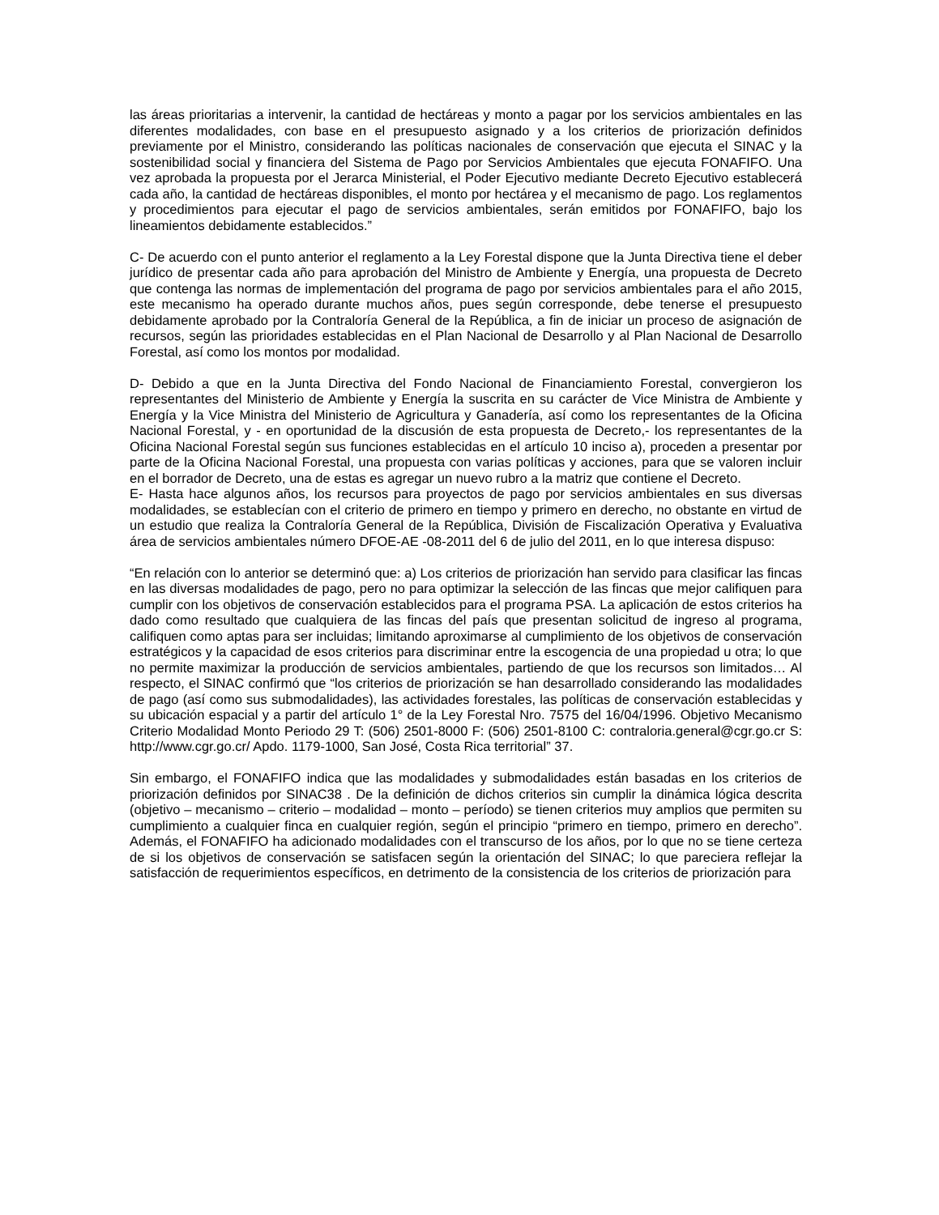las áreas prioritarias a intervenir, la cantidad de hectáreas y monto a pagar por los servicios ambientales en las diferentes modalidades, con base en el presupuesto asignado y a los criterios de priorización definidos previamente por el Ministro, considerando las políticas nacionales de conservación que ejecuta el SINAC y la sostenibilidad social y financiera del Sistema de Pago por Servicios Ambientales que ejecuta FONAFIFO. Una vez aprobada la propuesta por el Jerarca Ministerial, el Poder Ejecutivo mediante Decreto Ejecutivo establecerá cada año, la cantidad de hectáreas disponibles, el monto por hectárea y el mecanismo de pago. Los reglamentos y procedimientos para ejecutar el pago de servicios ambientales, serán emitidos por FONAFIFO, bajo los lineamientos debidamente establecidos.”
C- De acuerdo con el punto anterior el reglamento a la Ley Forestal dispone que la Junta Directiva tiene el deber jurídico de presentar cada año para aprobación del Ministro de Ambiente y Energía, una propuesta de Decreto que contenga las normas de implementación del programa de pago por servicios ambientales para el año 2015, este mecanismo ha operado durante muchos años, pues según corresponde, debe tenerse el presupuesto debidamente aprobado por la Contraloría General de la República, a fin de iniciar un proceso de asignación de recursos, según las prioridades establecidas en el Plan Nacional de Desarrollo y al Plan Nacional de Desarrollo Forestal, así como los montos por modalidad.
D- Debido a que en la Junta Directiva del Fondo Nacional de Financiamiento Forestal, convergieron los representantes del Ministerio de Ambiente y Energía la suscrita en su carácter de Vice Ministra de Ambiente y Energía y la Vice Ministra del Ministerio de Agricultura y Ganadería, así como los representantes de la Oficina Nacional Forestal, y - en oportunidad de la discusión de esta propuesta de Decreto,- los representantes de la Oficina Nacional Forestal según sus funciones establecidas en el artículo 10 inciso a), proceden a presentar por parte de la Oficina Nacional Forestal, una propuesta con varias políticas y acciones, para que se valoren incluir en el borrador de Decreto, una de estas es agregar un nuevo rubro a la matriz que contiene el Decreto.
E- Hasta hace algunos años, los recursos para proyectos de pago por servicios ambientales en sus diversas modalidades, se establecían con el criterio de primero en tiempo y primero en derecho, no obstante en virtud de un estudio que realiza la Contraloría General de la República, División de Fiscalización Operativa y Evaluativa área de servicios ambientales número DFOE-AE -08-2011 del 6 de julio del 2011, en lo que interesa dispuso:
“En relación con lo anterior se determinó que: a) Los criterios de priorización han servido para clasificar las fincas en las diversas modalidades de pago, pero no para optimizar la selección de las fincas que mejor califiquen para cumplir con los objetivos de conservación establecidos para el programa PSA. La aplicación de estos criterios ha dado como resultado que cualquiera de las fincas del país que presentan solicitud de ingreso al programa, califiquen como aptas para ser incluidas; limitando aproximarse al cumplimiento de los objetivos de conservación estratégicos y la capacidad de esos criterios para discriminar entre la escogencia de una propiedad u otra; lo que no permite maximizar la producción de servicios ambientales, partiendo de que los recursos son limitados… Al respecto, el SINAC confirmó que “los criterios de priorización se han desarrollado considerando las modalidades de pago (así como sus submodalidades), las actividades forestales, las políticas de conservación establecidas y su ubicación espacial y a partir del artículo 1° de la Ley Forestal Nro. 7575 del 16/04/1996. Objetivo Mecanismo Criterio Modalidad Monto Periodo 29 T: (506) 2501-8000 F: (506) 2501-8100 C: contraloria.general@cgr.go.cr S: http://www.cgr.go.cr/ Apdo. 1179-1000, San José, Costa Rica territorial” 37.
Sin embargo, el FONAFIFO indica que las modalidades y submodalidades están basadas en los criterios de priorización definidos por SINAC38 . De la definición de dichos criterios sin cumplir la dinámica lógica descrita (objetivo – mecanismo – criterio – modalidad – monto – período) se tienen criterios muy amplios que permiten su cumplimiento a cualquier finca en cualquier región, según el principio “primero en tiempo, primero en derecho”. Además, el FONAFIFO ha adicionado modalidades con el transcurso de los años, por lo que no se tiene certeza de si los objetivos de conservación se satisfacen según la orientación del SINAC; lo que pareciera reflejar la satisfacción de requerimientos específicos, en detrimento de la consistencia de los criterios de priorización para